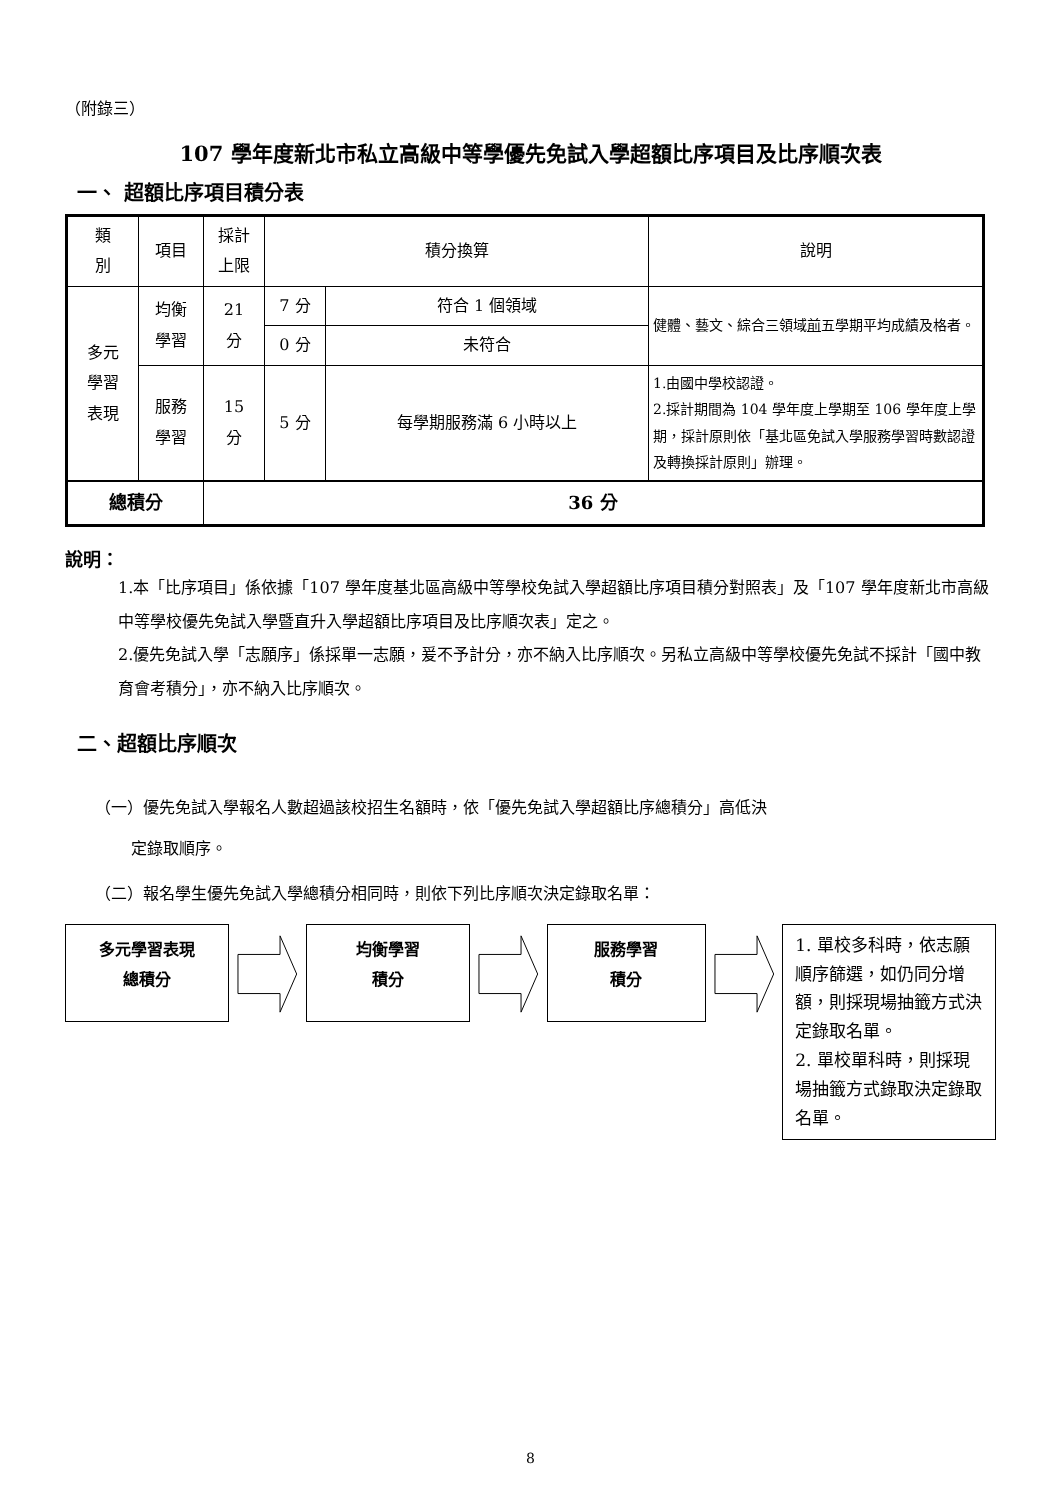（附錄三）
107 學年度新北市私立高級中等學優先免試入學超額比序項目及比序順次表
一、 超額比序項目積分表
| 類 別 | 項目 | 採計 上限 | 積分換算 | | 說明 |
| 多元 學習 表現 | 均衡 學習 | 21 分 | 7 分 | 符合 1 個領域 | 健體、藝文、綜合三領域 前 五學期平均成績及格者。 |
| | | | 0 分 | 未符合 | |
| | 服務 學習 | 15 分 | 5 分 | 每學期服務滿 6 小時以上 | 1.由國中學校認證。 2.採計期間為 104 學年度上學期至 106 學年度上學期，採計原則依「基北區免試入學服務學習時數認證及轉換採計原則」辦理。 |
| 總積分 | | 36 分 | | | |
說明：
1.本「比序項目」係依據「107 學年度基北區高級中等學校免試入學超額比序項目積分對照表」及「107 學年度新北市高級中等學校優先免試入學暨直升入學超額比序項目及比序順次表」定之。
2.優先免試入學「志願序」係採單一志願，爰不予計分，亦不納入比序順次。另私立高級中等學校優先免試不採計「國中教育會考積分」，亦不納入比序順次。
二、超額比序順次
（一）優先免試入學報名人數超過該校招生名額時，依「優先免試入學超額比序總積分」高低決
定錄取順序。
（二）報名學生優先免試入學總積分相同時，則依下列比序順次決定錄取名單：
多元學習表現
總積分
均衡學習
積分
服務學習
積分
1. 單校多科時，依志願順序篩選，如仍同分增額，則採現場抽籤方式決定錄取名單。
2. 單校單科時，則採現場抽籤方式錄取決定錄取名單。
8